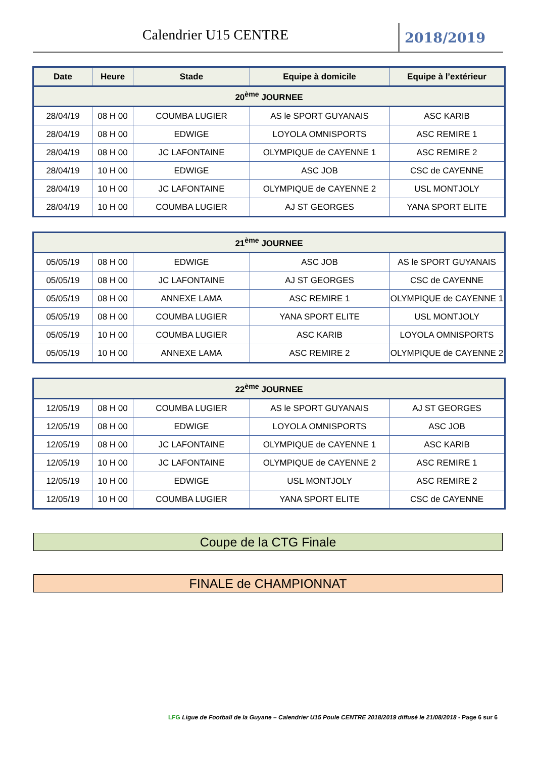Calendrier U15 CENTRE
2018/2019
| Date | Heure | Stade | Equipe à domicile | Equipe à l’extérieur |
| --- | --- | --- | --- | --- |
| 20<sup>ème</sup> JOURNEE | | | | |
| 28/04/19 | 08 H 00 | COUMBA LUGIER | AS le SPORT GUYANAIS | ASC KARIB |
| 28/04/19 | 08 H 00 | EDWIGE | LOYOLA OMNISPORTS | ASC REMIRE 1 |
| 28/04/19 | 08 H 00 | JC LAFONTAINE | OLYMPIQUE de CAYENNE 1 | ASC REMIRE 2 |
| 28/04/19 | 10 H 00 | EDWIGE | ASC JOB | CSC de CAYENNE |
| 28/04/19 | 10 H 00 | JC LAFONTAINE | OLYMPIQUE de CAYENNE 2 | USL MONTJOLY |
| 28/04/19 | 10 H 00 | COUMBA LUGIER | AJ ST GEORGES | YANA SPORT ELITE |
| 21<sup>ème</sup> JOURNEE | | | | |
| 05/05/19 | 08 H 00 | EDWIGE | ASC JOB | AS le SPORT GUYANAIS |
| 05/05/19 | 08 H 00 | JC LAFONTAINE | AJ ST GEORGES | CSC de CAYENNE |
| 05/05/19 | 08 H 00 | ANNEXE LAMA | ASC REMIRE 1 | OLYMPIQUE de CAYENNE 1 |
| 05/05/19 | 08 H 00 | COUMBA LUGIER | YANA SPORT ELITE | USL MONTJOLY |
| 05/05/19 | 10 H 00 | COUMBA LUGIER | ASC KARIB | LOYOLA OMNISPORTS |
| 05/05/19 | 10 H 00 | ANNEXE LAMA | ASC REMIRE 2 | OLYMPIQUE de CAYENNE 2 |
| 22<sup>ème</sup> JOURNEE | | | | |
| 12/05/19 | 08 H 00 | COUMBA LUGIER | AS le SPORT GUYANAIS | AJ ST GEORGES |
| 12/05/19 | 08 H 00 | EDWIGE | LOYOLA OMNISPORTS | ASC JOB |
| 12/05/19 | 08 H 00 | JC LAFONTAINE | OLYMPIQUE de CAYENNE 1 | ASC KARIB |
| 12/05/19 | 10 H 00 | JC LAFONTAINE | OLYMPIQUE de CAYENNE 2 | ASC REMIRE 1 |
| 12/05/19 | 10 H 00 | EDWIGE | USL MONTJOLY | ASC REMIRE 2 |
| 12/05/19 | 10 H 00 | COUMBA LUGIER | YANA SPORT ELITE | CSC de CAYENNE |
Coupe de la CTG Finale
FINALE de CHAMPIONNAT
LFG Ligue de Football de la Guyane – Calendrier U15 Poule CENTRE 2018/2019 diffusé le 21/08/2018 - Page 6 sur 6